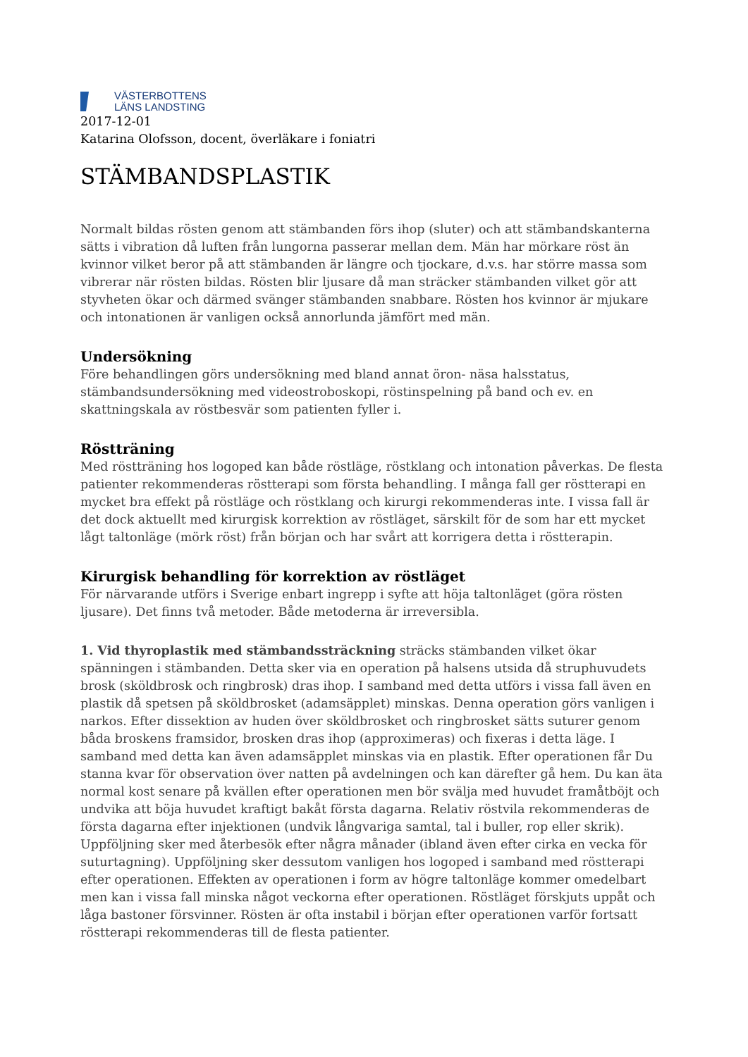VÄSTERBOTTENS
LÄNS LANDSTING
2017-12-01
Katarina Olofsson, docent, överläkare i foniatri
STÄMBANDSPLASTIK
Normalt bildas rösten genom att stämbanden förs ihop (sluter) och att stämbandskanterna sätts i vibration då luften från lungorna passerar mellan dem. Män har mörkare röst än kvinnor vilket beror på att stämbanden är längre och tjockare, d.v.s. har större massa som vibrerar när rösten bildas. Rösten blir ljusare då man sträcker stämbanden vilket gör att styvheten ökar och därmed svänger stämbanden snabbare. Rösten hos kvinnor är mjukare och intonationen är vanligen också annorlunda jämfört med män.
Undersökning
Före behandlingen görs undersökning med bland annat öron- näsa halsstatus, stämbandsundersökning med videostroboskopi, röstinspelning på band och ev. en skattningskala av röstbesvär som patienten fyller i.
Röstträning
Med röstträning hos logoped kan både röstläge, röstklang och intonation påverkas. De flesta patienter rekommenderas röstterapi som första behandling. I många fall ger röstterapi en mycket bra effekt på röstläge och röstklang och kirurgi rekommenderas inte. I vissa fall är det dock aktuellt med kirurgisk korrektion av röstläget, särskilt för de som har ett mycket lågt taltonläge (mörk röst) från början och har svårt att korrigera detta i röstterapin.
Kirurgisk behandling för korrektion av röstläget
För närvarande utförs i Sverige enbart ingrepp i syfte att höja taltonläget (göra rösten ljusare). Det finns två metoder. Både metoderna är irreversibla.
1. Vid thyroplastik med stämbandssträckning sträcks stämbanden vilket ökar spänningen i stämbanden. Detta sker via en operation på halsens utsida då struphuvudets brosk (sköldbrosk och ringbrosk) dras ihop. I samband med detta utförs i vissa fall även en plastik då spetsen på sköldbrosket (adamsäpplet) minskas. Denna operation görs vanligen i narkos. Efter dissektion av huden över sköldbrosket och ringbrosket sätts suturer genom båda broskens framsidor, brosken dras ihop (approximeras) och fixeras i detta läge. I samband med detta kan även adamsäpplet minskas via en plastik. Efter operationen får Du stanna kvar för observation över natten på avdelningen och kan därefter gå hem. Du kan äta normal kost senare på kvällen efter operationen men bör svälja med huvudet framåtböjt och undvika att böja huvudet kraftigt bakåt första dagarna. Relativ röstvila rekommenderas de första dagarna efter injektionen (undvik långvariga samtal, tal i buller, rop eller skrik). Uppföljning sker med återbesök efter några månader (ibland även efter cirka en vecka för suturtagning). Uppföljning sker dessutom vanligen hos logoped i samband med röstterapi efter operationen. Effekten av operationen i form av högre taltonläge kommer omedelbart men kan i vissa fall minska något veckorna efter operationen. Röstläget förskjuts uppåt och låga bastoner försvinner. Rösten är ofta instabil i början efter operationen varför fortsatt röstterapi rekommenderas till de flesta patienter.